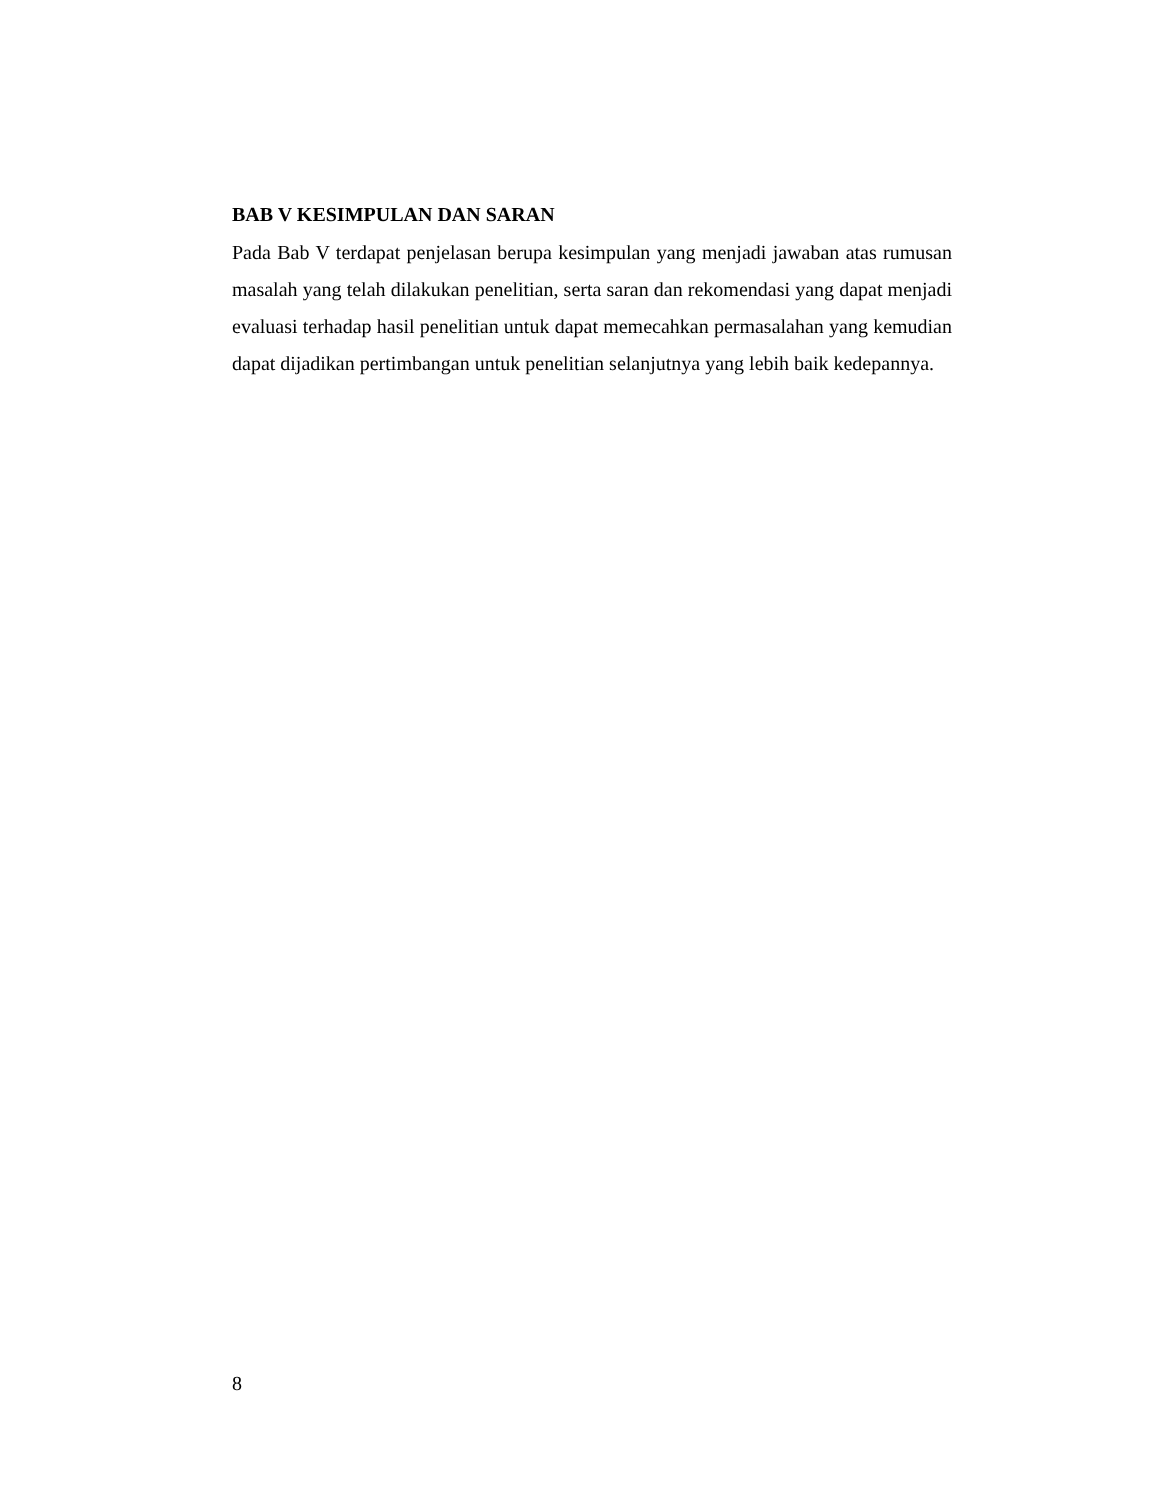BAB V KESIMPULAN DAN SARAN
Pada Bab V terdapat penjelasan berupa kesimpulan yang menjadi jawaban atas rumusan masalah yang telah dilakukan penelitian, serta saran dan rekomendasi yang dapat menjadi evaluasi terhadap hasil penelitian untuk dapat memecahkan permasalahan yang kemudian dapat dijadikan pertimbangan untuk penelitian selanjutnya yang lebih baik kedepannya.
8